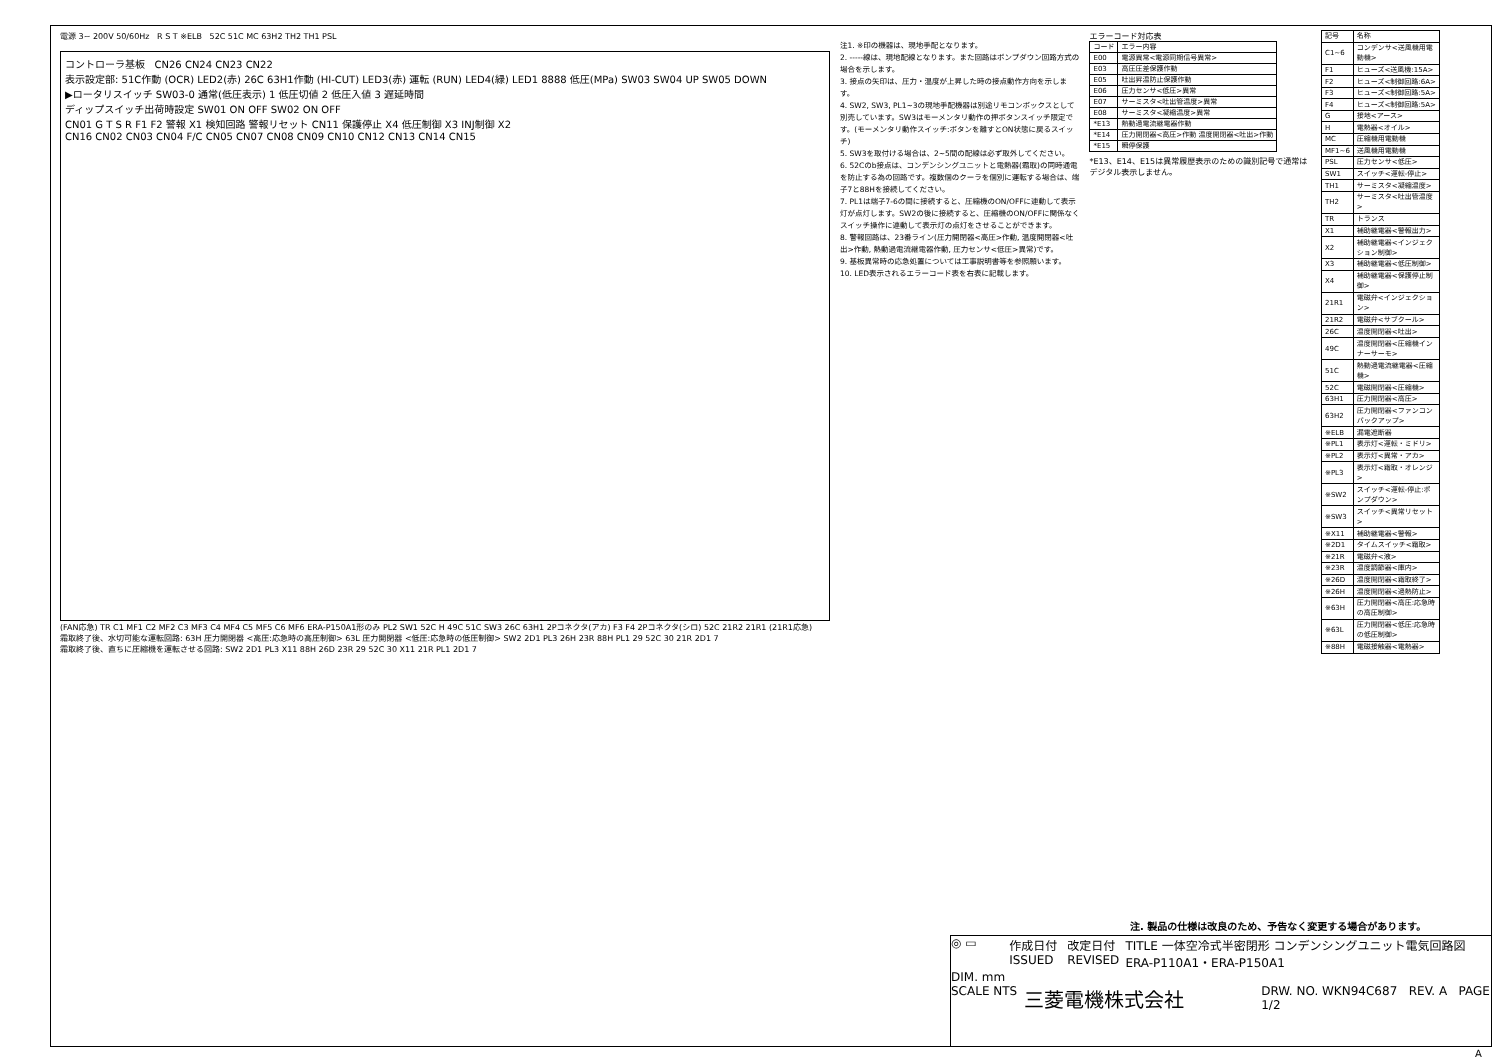電源 3~ 200V 50/60Hz R S T ※ELB 52C 51C MC 63H2 TH2 TH1 PSL
コントローラ基板 CN26 CN24 CN23 CN22
表示設定部: 51C作動 (OCR) LED2(赤) 26C 63H1作動 (HI-CUT) LED3(赤) 運転 (RUN) LED4(緑) LED1 8888 低圧(MPa) SW03 SW04 UP SW05 DOWN
▶ロータリスイッチ SW03-0 通常(低圧表示) 1 低圧切値 2 低圧入値 3 遅延時間
ディップスイッチ出荷時設定 SW01 ON OFF SW02 ON OFF
CN01 G T S R F1 F2 警報 X1 検知回路 警報リセット CN11 保護停止 X4 低圧制御 X3 INJ制御 X2
CN16 CN02 CN03 CN04 F/C CN05 CN07 CN08 CN09 CN10 CN12 CN13 CN14 CN15
(FAN応急) TR C1 MF1 C2 MF2 C3 MF3 C4 MF4 C5 MF5 C6 MF6 ERA-P150A1形のみ PL2 SW1 52C H 49C 51C SW3 26C 63H1 2Pコネクタ(アカ) F3 F4 2Pコネクタ(シロ) 52C 21R2 21R1 (21R1応急)
霜取終了後、水切可能な運転回路: 63H 圧力開閉器 <高圧:応急時の高圧制御> 63L 圧力開閉器 <低圧:応急時の低圧制御> SW2 2D1 PL3 26H 23R 88H PL1 29 52C 30 21R 2D1 7
霜取終了後、直ちに圧縮機を運転させる回路: SW2 2D1 PL3 X11 88H 26D 23R 29 52C 30 X11 21R PL1 2D1 7
注1. ※印の機器は、現地手配となります。
2. -----線は、現地配線となります。また回路はポンプダウン回路方式の場合を示します。
3. 接点の矢印は、圧力・温度が上昇した時の接点動作方向を示します。
4. SW2, SW3, PL1~3の現地手配機器は別途リモコンボックスとして別売しています。SW3はモーメンタリ動作の押ボタンスイッチ限定です。(モーメンタリ動作スイッチ:ボタンを離すとON状態に戻るスイッチ)
5. SW3を取付ける場合は、2~5間の配線は必ず取外してください。
6. 52Cのb接点は、コンデンシングユニットと電熱器(霜取)の同時通電を防止する為の回路です。複数個のクーラを個別に運転する場合は、端子7と88Hを接続してください。
7. PL1は端子7-6の間に接続すると、圧縮機のON/OFFに連動して表示灯が点灯します。SW2の後に接続すると、圧縮機のON/OFFに関係なくスイッチ操作に連動して表示灯の点灯をさせることができます。
8. 警報回路は、23番ライン(圧力開閉器<高圧>作動, 温度開閉器<吐出>作動, 熱動過電流継電器作動, 圧力センサ<低圧>異常)です。
9. 基板異常時の応急処置については工事説明書等を参照願います。
10. LED表示されるエラーコード表を右表に記載します。
エラーコード対応表
| コード | エラー内容 |
| --- | --- |
| E00 | 電源異常<電源同期信号異常> |
| E03 | 高圧圧差保護作動 |
| E05 | 吐出昇温防止保護作動 |
| E06 | 圧力センサ<低圧>異常 |
| E07 | サーミスタ<吐出管温度>異常 |
| E08 | サーミスタ<凝縮温度>異常 |
| *E13 | 熱動過電流継電器作動 |
| *E14 | 圧力開閉器<高圧>作動 温度開閉器<吐出>作動 |
| *E15 | 瞬停保護 |
*E13、E14、E15は異常履歴表示のための識別記号で通常はデジタル表示しません。
| 記号 | 名称 |
| --- | --- |
| C1~6 | コンデンサ<送風機用電動機> |
| F1 | ヒューズ<送風機:15A> |
| F2 | ヒューズ<制御回路:6A> |
| F3 | ヒューズ<制御回路:5A> |
| F4 | ヒューズ<制御回路:5A> |
| G | 接地<アース> |
| H | 電熱器<オイル> |
| MC | 圧縮機用電動機 |
| MF1~6 | 送風機用電動機 |
| PSL | 圧力センサ<低圧> |
| SW1 | スイッチ<運転-停止> |
| TH1 | サーミスタ<凝縮温度> |
| TH2 | サーミスタ<吐出管温度> |
| TR | トランス |
| X1 | 補助継電器<警報出力> |
| X2 | 補助継電器<インジェクション制御> |
| X3 | 補助継電器<低圧制御> |
| X4 | 補助継電器<保護停止制御> |
| 21R1 | 電磁弁<インジェクション> |
| 21R2 | 電磁弁<サブクール> |
| 26C | 温度開閉器<吐出> |
| 49C | 温度開閉器<圧縮機インナーサーモ> |
| 51C | 熱動過電流継電器<圧縮機> |
| 52C | 電磁開閉器<圧縮機> |
| 63H1 | 圧力開閉器<高圧> |
| 63H2 | 圧力開閉器<ファンコンバックアップ> |
| ※ELB | 漏電遮断器 |
| ※PL1 | 表示灯<運転・ミドリ> |
| ※PL2 | 表示灯<異常・アカ> |
| ※PL3 | 表示灯<霜取・オレンジ> |
| ※SW2 | スイッチ<運転-停止:ポンプダウン> |
| ※SW3 | スイッチ<異常リセット> |
| ※X11 | 補助継電器<警報> |
| ※2D1 | タイムスイッチ<霜取> |
| ※21R | 電磁弁<液> |
| ※23R | 温度調節器<庫内> |
| ※26D | 温度開閉器<霜取終了> |
| ※26H | 温度開閉器<過熱防止> |
| ※63H | 圧力開閉器<高圧:応急時の高圧制御> |
| ※63L | 圧力開閉器<低圧:応急時の低圧制御> |
| ※88H | 電磁接触器<電熱器> |
注. 製品の仕様は改良のため、予告なく変更する場合があります。
◎ ▭ 作成日付 ISSUED 改定日付 REVISED TITLE 一体空冷式半密閉形 コンデンシングユニット電気回路図 ERA-P110A1・ERA-P150A1
DIM. mm
SCALE NTS 三菱電機株式会社 DRW. NO. WKN94C687 REV. A PAGE 1/2
A